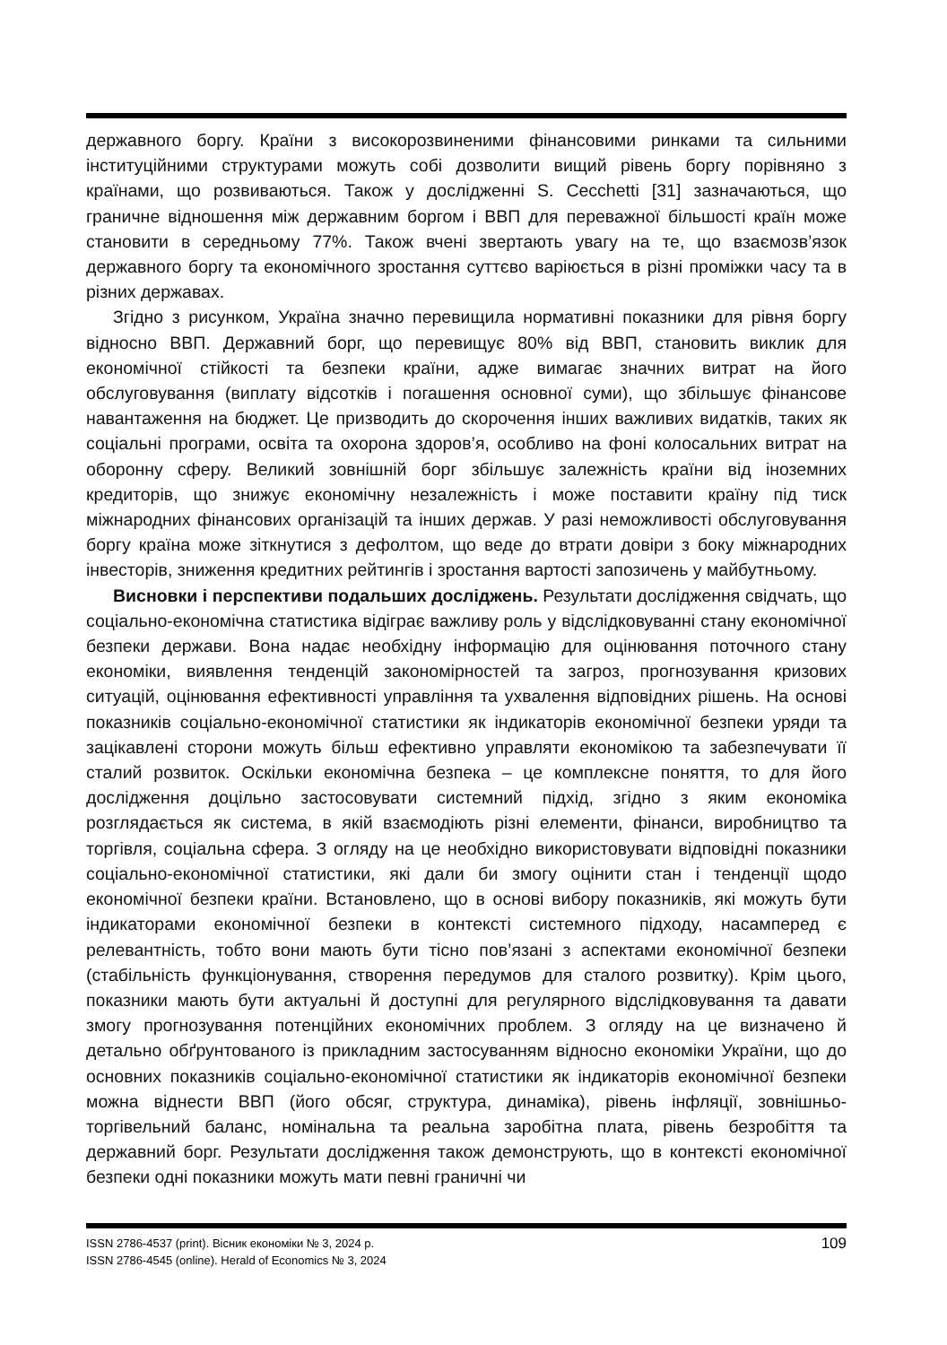державного боргу. Країни з високорозвиненими фінансовими ринками та сильними інституційними структурами можуть собі дозволити вищий рівень боргу порівняно з країнами, що розвиваються. Також у дослідженні S. Cecchetti [31] зазначаються, що граничне відношення між державним боргом і ВВП для переважної більшості країн може становити в середньому 77%. Також вчені звертають увагу на те, що взаємозв’язок державного боргу та економічного зростання суттєво варіюється в різні проміжки часу та в різних державах.
Згідно з рисунком, Україна значно перевищила нормативні показники для рівня боргу відносно ВВП. Державний борг, що перевищує 80% від ВВП, становить виклик для економічної стійкості та безпеки країни, адже вимагає значних витрат на його обслуговування (виплату відсотків і погашення основної суми), що збільшує фінансове навантаження на бюджет. Це призводить до скорочення інших важливих видатків, таких як соціальні програми, освіта та охорона здоров’я, особливо на фоні колосальних витрат на оборонну сферу. Великий зовнішній борг збільшує залежність країни від іноземних кредиторів, що знижує економічну незалежність і може поставити країну під тиск міжнародних фінансових організацій та інших держав. У разі неможливості обслуговування боргу країна може зіткнутися з дефолтом, що веде до втрати довіри з боку міжнародних інвесторів, зниження кредитних рейтингів і зростання вартості запозичень у майбутньому.
Висновки і перспективи подальших досліджень. Результати дослідження свідчать, що соціально-економічна статистика відіграє важливу роль у відслідковуванні стану економічної безпеки держави. Вона надає необхідну інформацію для оцінювання поточного стану економіки, виявлення тенденцій закономірностей та загроз, прогнозування кризових ситуацій, оцінювання ефективності управління та ухвалення відповідних рішень. На основі показників соціально-економічної статистики як індикаторів економічної безпеки уряди та зацікавлені сторони можуть більш ефективно управляти економікою та забезпечувати її сталий розвиток. Оскільки економічна безпека – це комплексне поняття, то для його дослідження доцільно застосовувати системний підхід, згідно з яким економіка розглядається як система, в якій взаємодіють різні елементи, фінанси, виробництво та торгівля, соціальна сфера. З огляду на це необхідно використовувати відповідні показники соціально-економічної статистики, які дали би змогу оцінити стан і тенденції щодо економічної безпеки країни. Встановлено, що в основі вибору показників, які можуть бути індикаторами економічної безпеки в контексті системного підходу, насамперед є релевантність, тобто вони мають бути тісно пов’язані з аспектами економічної безпеки (стабільність функціонування, створення передумов для сталого розвитку). Крім цього, показники мають бути актуальні й доступні для регулярного відслідковування та давати змогу прогнозування потенційних економічних проблем. З огляду на це визначено й детально обґрунтованого із прикладним застосуванням відносно економіки України, що до основних показників соціально-економічної статистики як індикаторів економічної безпеки можна віднести ВВП (його обсяг, структура, динаміка), рівень інфляції, зовнішньо-торгівельний баланс, номінальна та реальна заробітна плата, рівень безробіття та державний борг. Результати дослідження також демонструють, що в контексті економічної безпеки одні показники можуть мати певні граничні чи
ISSN 2786-4537 (print). Вісник економіки № 3, 2024 р.
ISSN 2786-4545 (online). Herald of Economics № 3, 2024
109